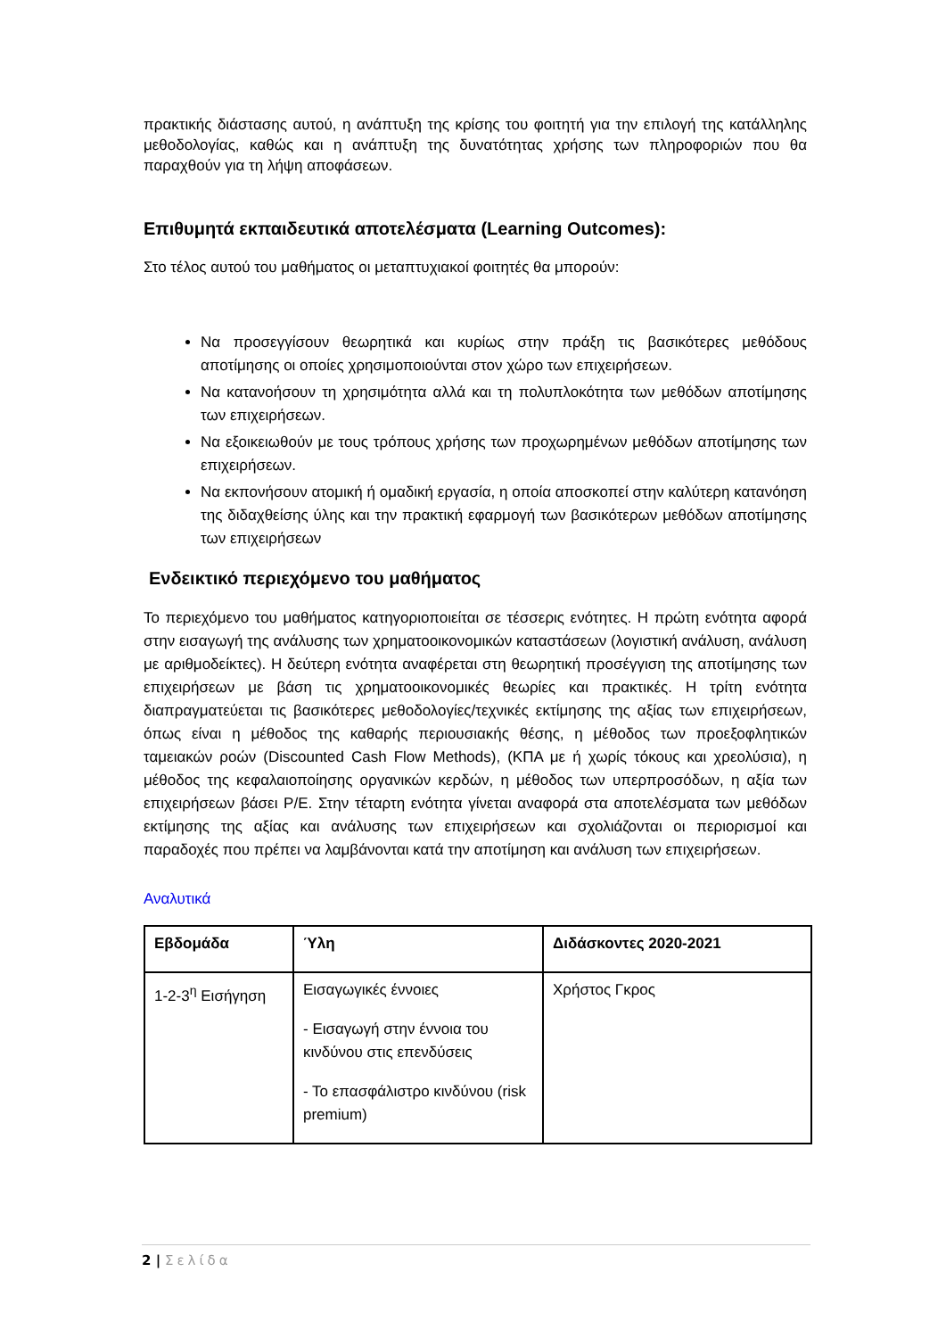πρακτικής διάστασης αυτού, η ανάπτυξη της κρίσης του φοιτητή για την επιλογή της κατάλληλης μεθοδολογίας, καθώς και η ανάπτυξη της δυνατότητας χρήσης των πληροφοριών που θα παραχθούν για τη λήψη αποφάσεων.
Επιθυμητά εκπαιδευτικά αποτελέσματα (Learning Outcomes):
Στο τέλος αυτού του μαθήματος οι μεταπτυχιακοί φοιτητές θα μπορούν:
Να προσεγγίσουν θεωρητικά και κυρίως στην πράξη τις βασικότερες μεθόδους αποτίμησης οι οποίες χρησιμοποιούνται στον χώρο των επιχειρήσεων.
Να κατανοήσουν τη χρησιμότητα αλλά και τη πολυπλοκότητα των μεθόδων αποτίμησης των επιχειρήσεων.
Να εξοικειωθούν με τους τρόπους χρήσης των προχωρημένων μεθόδων αποτίμησης των επιχειρήσεων.
Να εκπονήσουν ατομική ή ομαδική εργασία, η οποία αποσκοπεί στην καλύτερη κατανόηση της διδαχθείσης ύλης και την πρακτική εφαρμογή των βασικότερων μεθόδων αποτίμησης των επιχειρήσεων
Ενδεικτικό περιεχόμενο του μαθήματος
Το περιεχόμενο του μαθήματος κατηγοριοποιείται σε τέσσερις ενότητες. Η πρώτη ενότητα αφορά στην εισαγωγή της ανάλυσης των χρηματοοικονομικών καταστάσεων (λογιστική ανάλυση, ανάλυση με αριθμοδείκτες). Η δεύτερη ενότητα αναφέρεται στη θεωρητική προσέγγιση της αποτίμησης των επιχειρήσεων με βάση τις χρηματοοικονομικές θεωρίες και πρακτικές. Η τρίτη ενότητα διαπραγματεύεται τις βασικότερες μεθοδολογίες/τεχνικές εκτίμησης της αξίας των επιχειρήσεων, όπως είναι η μέθοδος της καθαρής περιουσιακής θέσης, η μέθοδος των προεξοφλητικών ταμειακών ροών (Discounted Cash Flow Methods), (ΚΠΑ με ή χωρίς τόκους και χρεολύσια), η μέθοδος της κεφαλαιοποίησης οργανικών κερδών, η μέθοδος των υπερπροσόδων, η αξία των επιχειρήσεων βάσει P/E. Στην τέταρτη ενότητα γίνεται αναφορά στα αποτελέσματα των μεθόδων εκτίμησης της αξίας και ανάλυσης των επιχειρήσεων και σχολιάζονται οι περιορισμοί και παραδοχές που πρέπει να λαμβάνονται κατά την αποτίμηση και ανάλυση των επιχειρήσεων.
Αναλυτικά
| Εβδομάδα | Ύλη | Διδάσκοντες 2020-2021 |
| --- | --- | --- |
| 1-2-3<sup>η</sup> Εισήγηση | Εισαγωγικές έννοιες - Εισαγωγή στην έννοια του κινδύνου στις επενδύσεις - Το επασφάλιστρο κινδύνου (risk premium) | Χρήστος Γκρος |
2 | Σελίδα